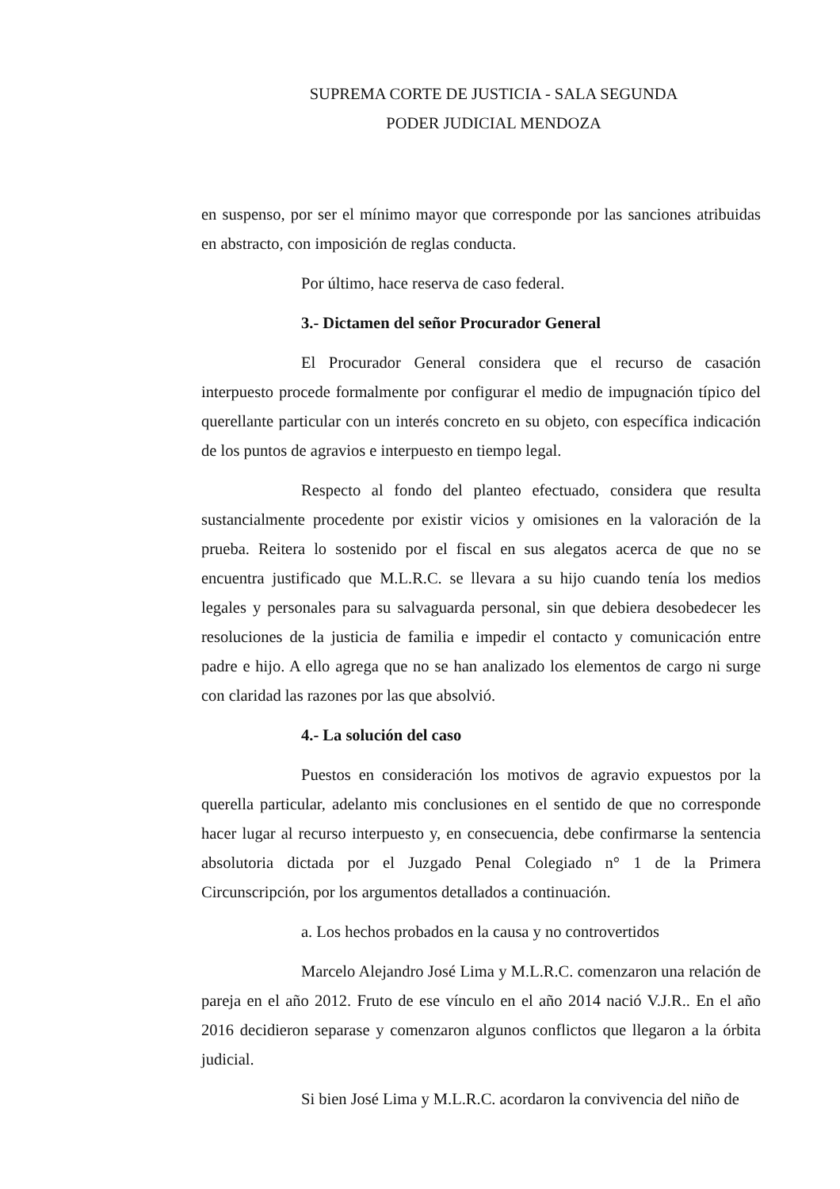SUPREMA CORTE DE JUSTICIA - SALA SEGUNDA
PODER JUDICIAL MENDOZA
en suspenso, por ser el mínimo mayor que corresponde por las sanciones atribuidas en abstracto, con imposición de reglas conducta.
Por último, hace reserva de caso federal.
3.- Dictamen del señor Procurador General
El Procurador General considera que el recurso de casación interpuesto procede formalmente por configurar el medio de impugnación típico del querellante particular con un interés concreto en su objeto, con específica indicación de los puntos de agravios e interpuesto en tiempo legal.
Respecto al fondo del planteo efectuado, considera que resulta sustancialmente procedente por existir vicios y omisiones en la valoración de la prueba. Reitera lo sostenido por el fiscal en sus alegatos acerca de que no se encuentra justificado que M.L.R.C. se llevara a su hijo cuando tenía los medios legales y personales para su salvaguarda personal, sin que debiera desobedecer les resoluciones de la justicia de familia e impedir el contacto y comunicación entre padre e hijo. A ello agrega que no se han analizado los elementos de cargo ni surge con claridad las razones por las que absolvió.
4.- La solución del caso
Puestos en consideración los motivos de agravio expuestos por la querella particular, adelanto mis conclusiones en el sentido de que no corresponde hacer lugar al recurso interpuesto y, en consecuencia, debe confirmarse la sentencia absolutoria dictada por el Juzgado Penal Colegiado n° 1 de la Primera Circunscripción, por los argumentos detallados a continuación.
a. Los hechos probados en la causa y no controvertidos
Marcelo Alejandro José Lima y M.L.R.C. comenzaron una relación de pareja en el año 2012. Fruto de ese vínculo en el año 2014 nació V.J.R.. En el año 2016 decidieron separase y comenzaron algunos conflictos que llegaron a la órbita judicial.
Si bien José Lima y M.L.R.C. acordaron la convivencia del niño de